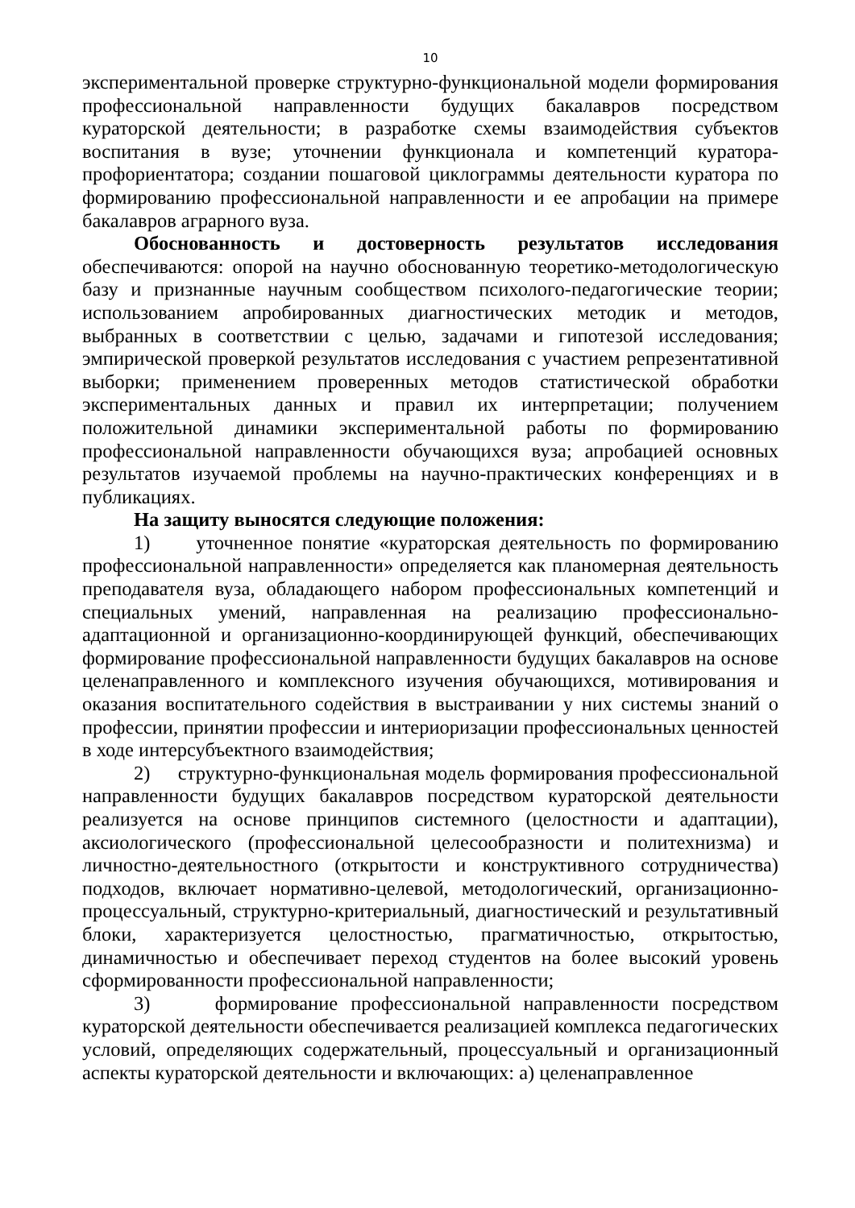10
экспериментальной проверке структурно-функциональной модели формирования профессиональной направленности будущих бакалавров посредством кураторской деятельности; в разработке схемы взаимодействия субъектов воспитания в вузе; уточнении функционала и компетенций куратора-профориентатора; создании пошаговой циклограммы деятельности куратора по формированию профессиональной направленности и ее апробации на примере бакалавров аграрного вуза.
Обоснованность и достоверность результатов исследования обеспечиваются: опорой на научно обоснованную теоретико-методологическую базу и признанные научным сообществом психолого-педагогические теории; использованием апробированных диагностических методик и методов, выбранных в соответствии с целью, задачами и гипотезой исследования; эмпирической проверкой результатов исследования с участием репрезентативной выборки; применением проверенных методов статистической обработки экспериментальных данных и правил их интерпретации; получением положительной динамики экспериментальной работы по формированию профессиональной направленности обучающихся вуза; апробацией основных результатов изучаемой проблемы на научно-практических конференциях и в публикациях.
На защиту выносятся следующие положения:
1) уточненное понятие «кураторская деятельность по формированию профессиональной направленности» определяется как планомерная деятельность преподавателя вуза, обладающего набором профессиональных компетенций и специальных умений, направленная на реализацию профессионально-адаптационной и организационно-координирующей функций, обеспечивающих формирование профессиональной направленности будущих бакалавров на основе целенаправленного и комплексного изучения обучающихся, мотивирования и оказания воспитательного содействия в выстраивании у них системы знаний о профессии, принятии профессии и интериоризации профессиональных ценностей в ходе интерсубъектного взаимодействия;
2) структурно-функциональная модель формирования профессиональной направленности будущих бакалавров посредством кураторской деятельности реализуется на основе принципов системного (целостности и адаптации), аксиологического (профессиональной целесообразности и политехнизма) и личностно-деятельностного (открытости и конструктивного сотрудничества) подходов, включает нормативно-целевой, методологический, организационно-процессуальный, структурно-критериальный, диагностический и результативный блоки, характеризуется целостностью, прагматичностью, открытостью, динамичностью и обеспечивает переход студентов на более высокий уровень сформированности профессиональной направленности;
3) формирование профессиональной направленности посредством кураторской деятельности обеспечивается реализацией комплекса педагогических условий, определяющих содержательный, процессуальный и организационный аспекты кураторской деятельности и включающих: а) целенаправленное